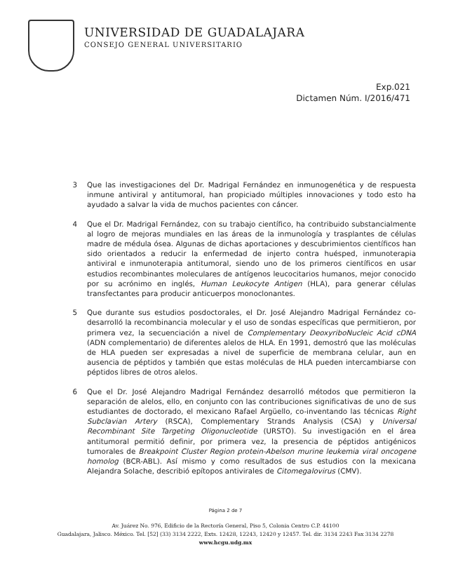UNIVERSIDAD DE GUADALAJARA
CONSEJO GENERAL UNIVERSITARIO
Exp.021
Dictamen Núm. I/2016/471
3 Que las investigaciones del Dr. Madrigal Fernández en inmunogenética y de respuesta inmune antiviral y antitumoral, han propiciado múltiples innovaciones y todo esto ha ayudado a salvar la vida de muchos pacientes con cáncer.
4 Que el Dr. Madrigal Fernández, con su trabajo científico, ha contribuido substancialmente al logro de mejoras mundiales en las áreas de la inmunología y trasplantes de células madre de médula ósea. Algunas de dichas aportaciones y descubrimientos científicos han sido orientados a reducir la enfermedad de injerto contra huésped, inmunoterapia antiviral e inmunoterapia antitumoral, siendo uno de los primeros científicos en usar estudios recombinantes moleculares de antígenos leucocitarios humanos, mejor conocido por su acrónimo en inglés, Human Leukocyte Antigen (HLA), para generar células transfectantes para producir anticuerpos monoclonantes.
5 Que durante sus estudios posdoctorales, el Dr. José Alejandro Madrigal Fernández co-desarrolló la recombinancia molecular y el uso de sondas específicas que permitieron, por primera vez, la secuenciación a nivel de Complementary DeoxyriboNucleic Acid cDNA (ADN complementario) de diferentes alelos de HLA. En 1991, demostró que las moléculas de HLA pueden ser expresadas a nivel de superficie de membrana celular, aun en ausencia de péptidos y también que estas moléculas de HLA pueden intercambiarse con péptidos libres de otros alelos.
6 Que el Dr. José Alejandro Madrigal Fernández desarrolló métodos que permitieron la separación de alelos, ello, en conjunto con las contribuciones significativas de uno de sus estudiantes de doctorado, el mexicano Rafael Argüello, co-inventando las técnicas Right Subclavian Artery (RSCA), Complementary Strands Analysis (CSA) y Universal Recombinant Site Targeting Oligonucleotide (URSTO). Su investigación en el área antitumoral permitió definir, por primera vez, la presencia de péptidos antigénicos tumorales de Breakpoint Cluster Region protein-Abelson murine leukemia viral oncogene homolog (BCR-ABL). Así mismo y como resultados de sus estudios con la mexicana Alejandra Solache, describió epítopos antivirales de Citomegalovirus (CMV).
Página 2 de 7
Av. Juárez No. 976, Edificio de la Rectoría General, Piso 5, Colonia Centro C.P. 44100
Guadalajara, Jalisco. México. Tel. [52] (33) 3134 2222, Exts. 12428, 12243, 12420 y 12457. Tel. dir. 3134 2243 Fax 3134 2278
www.hcgu.udg.mx